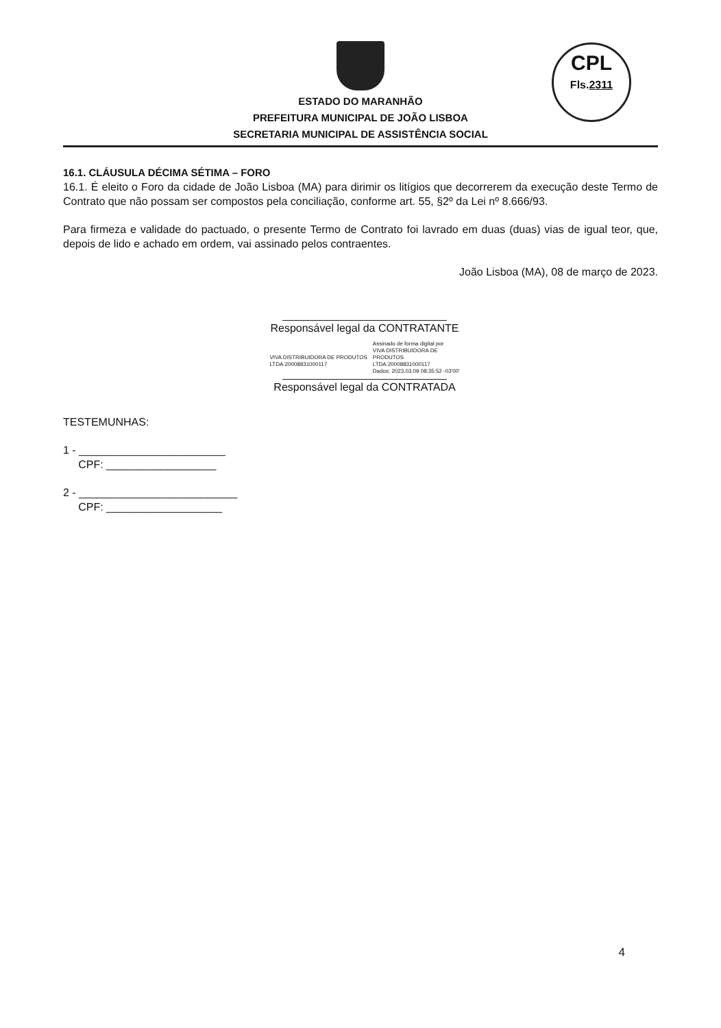CPL
Fls.2311
ESTADO DO MARANHÃO
PREFEITURA MUNICIPAL DE JOÃO LISBOA
SECRETARIA MUNICIPAL DE ASSISTÊNCIA SOCIAL
16.1. CLÁUSULA DÉCIMA SÉTIMA – FORO
16.1. É eleito o Foro da cidade de João Lisboa (MA) para dirimir os litígios que decorrerem da execução deste Termo de Contrato que não possam ser compostos pela conciliação, conforme art. 55, §2º da Lei nº 8.666/93.
Para firmeza e validade do pactuado, o presente Termo de Contrato foi lavrado em duas (duas) vias de igual teor, que, depois de lido e achado em ordem, vai assinado pelos contraentes.
João Lisboa (MA), 08 de março de 2023.
Responsável legal da CONTRATANTE
VIVA DISTRIBUIDORA DE PRODUTOS
LTDA:20008831000117
Assinado de forma digital por
VIVA DISTRIBUIDORA DE
PRODUTOS
LTDA:20008831000117
Dados: 2023.03.09 08:35:52 -03'00'
Responsável legal da CONTRATADA
TESTEMUNHAS:
1 - ________________________
CPF: __________________
2 - __________________________
CPF: ___________________
4